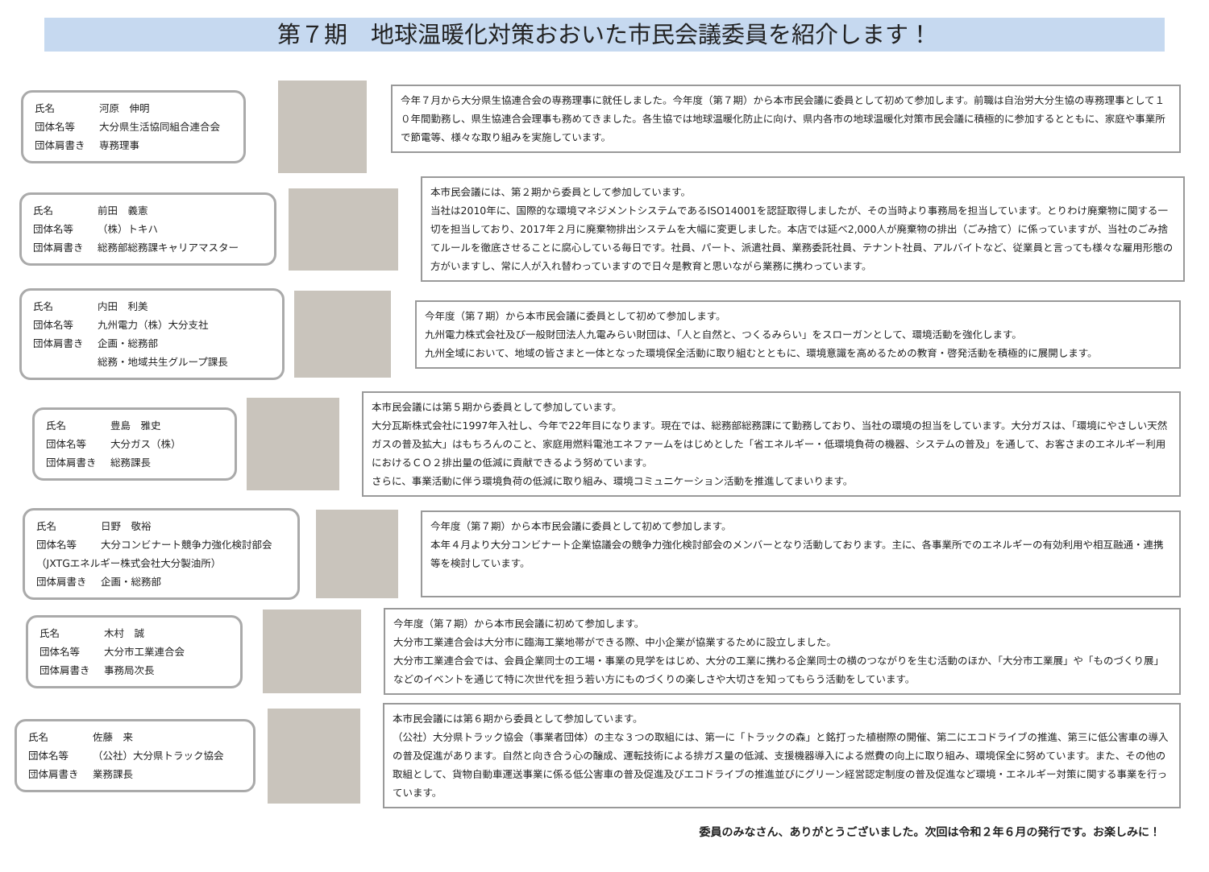第７期　地球温暖化対策おおいた市民会議委員を紹介します！
氏名 河原　伸明
団体名等 大分県生活協同組合連合会
団体肩書き 専務理事
今年７月から大分県生協連合会の専務理事に就任しました。今年度（第７期）から本市民会議に委員として初めて参加します。前職は自治労大分生協の専務理事として１０年間勤務し、県生協連合会理事も務めてきました。各生協では地球温暖化防止に向け、県内各市の地球温暖化対策市民会議に積極的に参加するとともに、家庭や事業所で節電等、様々な取り組みを実施しています。
氏名 前田　義憲
団体名等 （株）トキハ
団体肩書き 総務部総務課キャリアマスター
本市民会議には、第２期から委員として参加しています。
当社は2010年に、国際的な環境マネジメントシステムであるISO14001を認証取得しましたが、その当時より事務局を担当しています。とりわけ廃棄物に関する一切を担当しており、2017年２月に廃棄物排出システムを大幅に変更しました。本店では延べ2,000人が廃棄物の排出（ごみ捨て）に係っていますが、当社のごみ捨てルールを徹底させることに腐心している毎日です。社員、パート、派遣社員、業務委託社員、テナント社員、アルバイトなど、従業員と言っても様々な雇用形態の方がいますし、常に人が入れ替わっていますので日々是教育と思いながら業務に携わっています。
氏名 内田　利美
団体名等 九州電力（株）大分支社
団体肩書き 企画・総務部
総務・地域共生グループ課長
今年度（第７期）から本市民会議に委員として初めて参加します。
九州電力株式会社及び一般財団法人九電みらい財団は、「人と自然と、つくるみらい」をスローガンとして、環境活動を強化します。
九州全域において、地域の皆さまと一体となった環境保全活動に取り組むとともに、環境意識を高めるための教育・啓発活動を積極的に展開します。
氏名 豊島　雅史
団体名等 大分ガス（株）
団体肩書き 総務課長
本市民会議には第５期から委員として参加しています。
大分瓦斯株式会社に1997年入社し、今年で22年目になります。現在では、総務部総務課にて勤務しており、当社の環境の担当をしています。大分ガスは、「環境にやさしい天然ガスの普及拡大」はもちろんのこと、家庭用燃料電池エネファームをはじめとした「省エネルギー・低環境負荷の機器、システムの普及」を通して、お客さまのエネルギー利用におけるＣＯ２排出量の低減に貢献できるよう努めています。
さらに、事業活動に伴う環境負荷の低減に取り組み、環境コミュニケーション活動を推進してまいります。
氏名 日野　敬裕
団体名等 大分コンビナート競争力強化検討部会
（JXTGエネルギー株式会社大分製油所）
団体肩書き 企画・総務部
今年度（第７期）から本市民会議に委員として初めて参加します。
本年４月より大分コンビナート企業協議会の競争力強化検討部会のメンバーとなり活動しております。主に、各事業所でのエネルギーの有効利用や相互融通・連携等を検討しています。
氏名 木村　誠
団体名等 大分市工業連合会
団体肩書き 事務局次長
今年度（第７期）から本市民会議に初めて参加します。
大分市工業連合会は大分市に臨海工業地帯ができる際、中小企業が協業するために設立しました。
大分市工業連合会では、会員企業同士の工場・事業の見学をはじめ、大分の工業に携わる企業同士の横のつながりを生む活動のほか、「大分市工業展」や「ものづくり展」などのイベントを通じて特に次世代を担う若い方にものづくりの楽しさや大切さを知ってもらう活動をしています。
氏名 佐藤　来
団体名等 （公社）大分県トラック協会
団体肩書き 業務課長
本市民会議には第６期から委員として参加しています。
（公社）大分県トラック協会（事業者団体）の主な３つの取組には、第一に「トラックの森」と銘打った植樹際の開催、第二にエコドライブの推進、第三に低公害車の導入の普及促進があります。自然と向き合う心の醸成、運転技術による排ガス量の低減、支援機器導入による燃費の向上に取り組み、環境保全に努めています。また、その他の取組として、貨物自動車運送事業に係る低公害車の普及促進及びエコドライブの推進並びにグリーン経営認定制度の普及促進など環境・エネルギー対策に関する事業を行っています。
委員のみなさん、ありがとうございました。次回は令和２年６月の発行です。お楽しみに！